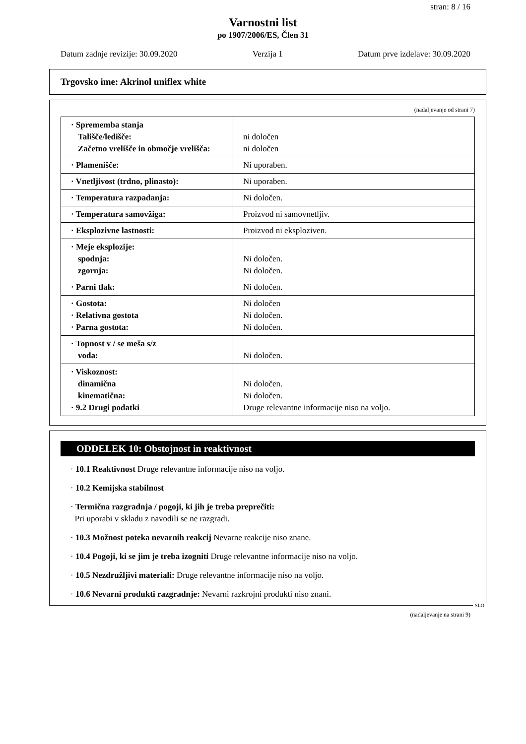stran: 8 / 16
Varnostni list
po 1907/2006/ES, Člen 31
Datum zadnje revizije: 30.09.2020 Verzija 1 Datum prve izdelave: 30.09.2020
Trgovsko ime: Akrinol uniflex white
(nadaljevanje od strani 7)
| · Sprememba stanja Tališče/ledišče: Začetno vrelišče in območje vrelišča: | ni določen ni določen |
| · Plamenišče: | Ni uporaben. |
| · Vnetljivost (trdno, plinasto): | Ni uporaben. |
| · Temperatura razpadanja: | Ni določen. |
| · Temperatura samovžiga: | Proizvod ni samovnetljiv. |
| · Eksplozivne lastnosti: | Proizvod ni eksploziven. |
| · Meje eksplozije: spodnja: zgornja: | Ni določen. Ni določen. |
| · Parni tlak: | Ni določen. |
| · Gostota: · Relativna gostota · Parna gostota: | Ni določen Ni določen. Ni določen. |
| · Topnost v / se meša s/z voda: | Ni določen. |
| · Viskoznost: dinamična kinematična: · 9.2 Drugi podatki | Ni določen. Ni določen. Druge relevantne informacije niso na voljo. |
ODDELEK 10: Obstojnost in reaktivnost
· 10.1 Reaktivnost Druge relevantne informacije niso na voljo.
· 10.2 Kemijska stabilnost
· Termična razgradnja / pogoji, ki jih je treba preprečiti:
Pri uporabi v skladu z navodili se ne razgradi.
· 10.3 Možnost poteka nevarnih reakcij Nevarne reakcije niso znane.
· 10.4 Pogoji, ki se jim je treba izogniti Druge relevantne informacije niso na voljo.
· 10.5 Nezdružljivi materiali: Druge relevantne informacije niso na voljo.
· 10.6 Nevarni produkti razgradnje: Nevarni razkrojni produkti niso znani.
SLO
(nadaljevanje na strani 9)